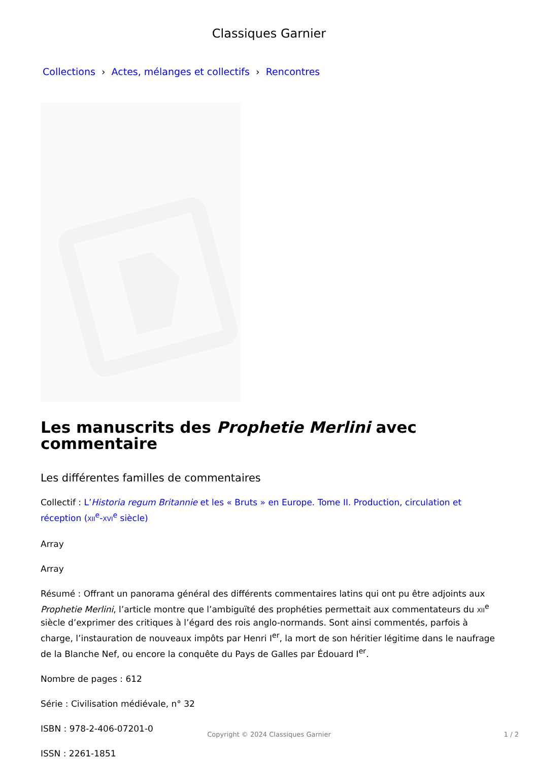Classiques Garnier
Collections › Actes, mélanges et collectifs › Rencontres
Les manuscrits des Prophetie Merlini avec commentaire
Les différentes familles de commentaires
Collectif : L’Historia regum Britannie et les « Bruts » en Europe. Tome II. Production, circulation et réception (XII<sup>e</sup>-XVI<sup>e</sup> siècle)
Array
Array
Résumé : Offrant un panorama général des différents commentaires latins qui ont pu être adjoints aux Prophetie Merlini, l’article montre que l’ambiguïté des prophéties permettait aux commentateurs du XII<sup>e</sup> siècle d’exprimer des critiques à l’égard des rois anglo-normands. Sont ainsi commentés, parfois à charge, l’instauration de nouveaux impôts par Henri I<sup>er</sup>, la mort de son héritier légitime dans le naufrage de la Blanche Nef, ou encore la conquête du Pays de Galles par Édouard I<sup>er</sup>.
Nombre de pages : 612
Série : Civilisation médiévale, n° 32
ISBN : 978-2-406-07201-0
ISSN : 2261-1851
Copyright © 2024 Classiques Garnier
1 / 2